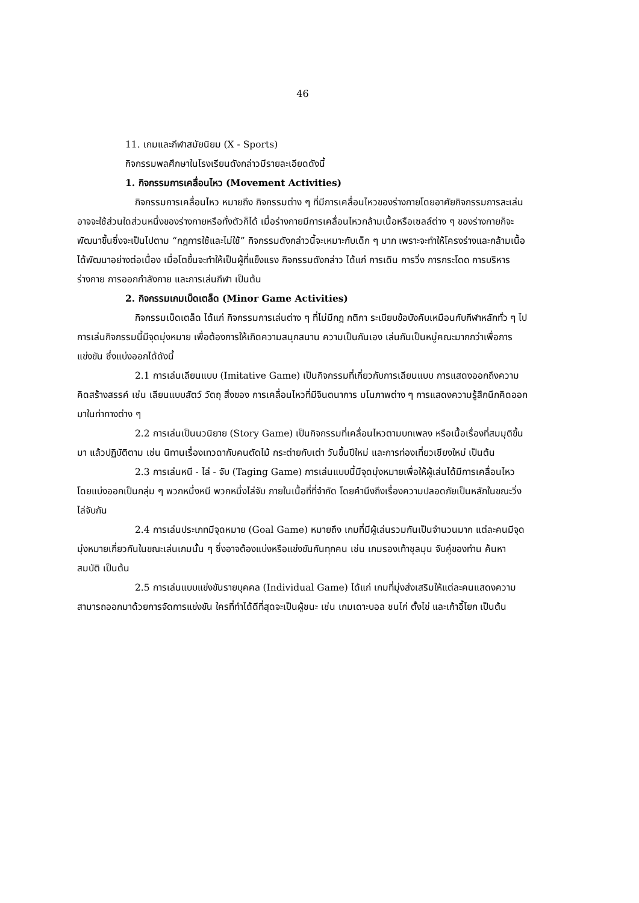46
11. เกมและกีฬาสมัยนิยม (X - Sports)
กิจกรรมพลศึกษาในโรงเรียนดังกล่าวมีรายละเอียดดังนี้
1. กิจกรรมการเคลื่อนไหว (Movement Activities)
กิจกรรมการเคลื่อนไหว หมายถึง กิจกรรมต่าง ๆ ที่มีการเคลื่อนไหวของร่างกายโดยอาศัยกิจกรรมการละเล่น อาจจะใช้ส่วนใดส่วนหนึ่งของร่างกายหรือทั้งตัวก็ได้ เมื่อร่างกายมีการเคลื่อนไหวกล้ามเนื้อหรือเซลล์ต่าง ๆ ของร่างกายก็จะพัฒนาขึ้นซึ่งจะเป็นไปตาม “กฎการใช้และไม่ใช้” กิจกรรมดังกล่าวนี้จะเหมาะกับเด็ก ๆ มาก เพราะจะทำให้โครงร่างและกล้ามเนื้อได้พัฒนาอย่างต่อเนื่อง เมื่อโตขึ้นจะทำให้เป็นผู้ที่แข็งแรง กิจกรรมดังกล่าว ได้แก่ การเดิน การวิ่ง การกระโดด การบริหารร่างกาย การออกกำลังกาย และการเล่นกีฬา เป็นต้น
2. กิจกรรมเกมเบ็ดเตล็ด (Minor Game Activities)
กิจกรรมเบ็ดเตล็ด ได้แก่ กิจกรรมการเล่นต่าง ๆ ที่ไม่มีกฎ กติกา ระเบียบข้อบังคับเหมือนกับกีฬาหลักทั่ว ๆ ไป การเล่นกิจกรรมนี้มีจุดมุ่งหมาย เพื่อต้องการให้เกิดความสนุกสนาน ความเป็นกันเอง เล่นกันเป็นหมู่คณะมากกว่าเพื่อการแข่งขัน ซึ่งแบ่งออกได้ดังนี้
2.1 การเล่นเลียนแบบ (Imitative Game) เป็นกิจกรรมที่เกี่ยวกับการเลียนแบบ การแสดงออกถึงความคิดสร้างสรรค์ เช่น เลียนแบบสัตว์ วัตถุ สิ่งของ การเคลื่อนไหวที่มีจินตนาการ มโนภาพต่าง ๆ การแสดงความรู้สึกนึกคิดออกมาในท่าทางต่าง ๆ
2.2 การเล่นเป็นนวนิยาย (Story Game) เป็นกิจกรรมที่เคลื่อนไหวตามบทเพลง หรือเนื้อเรื่องที่สมมุติขึ้นมา แล้วปฏิบัติตาม เช่น นิทานเรื่องเทวดากับคนตัดไม้ กระต่ายกับเต่า วันขึ้นปีใหม่ และการท่องเที่ยวเชียงใหม่ เป็นต้น
2.3 การเล่นหนี - ไล่ - จับ (Taging Game) การเล่นแบบนี้มีจุดมุ่งหมายเพื่อให้ผู้เล่นได้มีการเคลื่อนไหวโดยแบ่งออกเป็นกลุ่ม ๆ พวกหนึ่งหนี พวกหนึ่งไล่จับ ภายในเนื้อที่ที่จำกัด โดยคำนึงถึงเรื่องความปลอดภัยเป็นหลักในขณะวิ่งไล่จับกัน
2.4 การเล่นประเภทมีจุดหมาย (Goal Game) หมายถึง เกมที่มีผู้เล่นรวมกันเป็นจำนวนมาก แต่ละคนมีจุดมุ่งหมายเกี่ยวกันในขณะเล่นเกมนั้น ๆ ซึ่งอาจต้องแบ่งหรือแข่งขันกันทุกคน เช่น เกมรองเท้าชุลมุน จับคู่ของท่าน ค้นหาสมบัติ เป็นต้น
2.5 การเล่นแบบแข่งขันรายบุคคล (Individual Game) ได้แก่ เกมที่มุ่งส่งเสริมให้แต่ละคนแสดงความสามารถออกมาด้วยการจัดการแข่งขัน ใครที่ทำได้ดีที่สุดจะเป็นผู้ชนะ เช่น เกมเดาะบอล ชนไก่ ตั้งไข่ และเก้าอี้โยก เป็นต้น